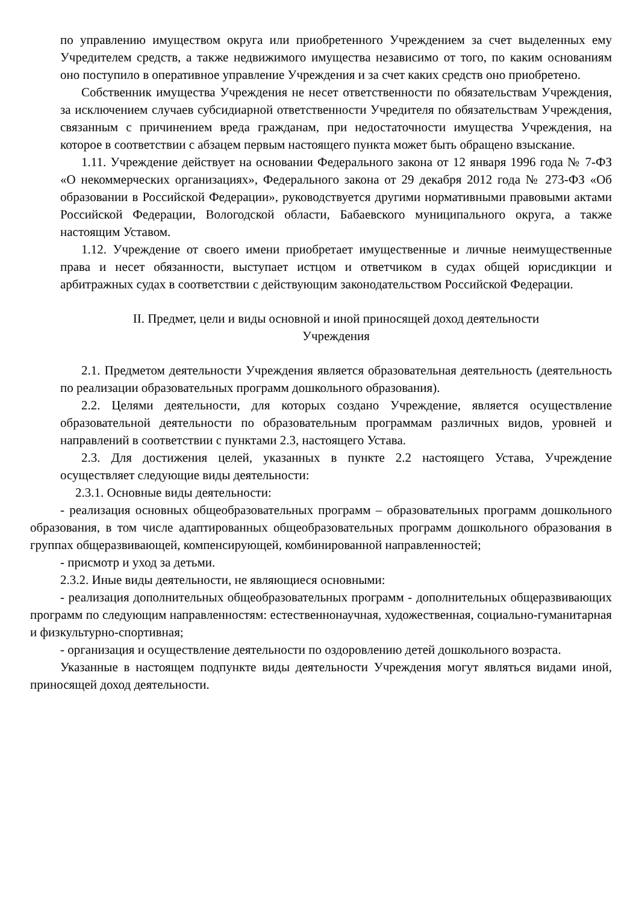по управлению имуществом округа или приобретенного Учреждением за счет выделенных ему Учредителем средств, а также недвижимого имущества независимо от того, по каким основаниям оно поступило в оперативное управление Учреждения и за счет каких средств оно приобретено.
Собственник имущества Учреждения не несет ответственности по обязательствам Учреждения, за исключением случаев субсидиарной ответственности Учредителя по обязательствам Учреждения, связанным с причинением вреда гражданам, при недостаточности имущества Учреждения, на которое в соответствии с абзацем первым настоящего пункта может быть обращено взыскание.
1.11. Учреждение действует на основании Федерального закона от 12 января 1996 года № 7-ФЗ «О некоммерческих организациях», Федерального закона от 29 декабря 2012 года № 273-ФЗ «Об образовании в Российской Федерации», руководствуется другими нормативными правовыми актами Российской Федерации, Вологодской области, Бабаевского муниципального округа, а также настоящим Уставом.
1.12. Учреждение от своего имени приобретает имущественные и личные неимущественные права и несет обязанности, выступает истцом и ответчиком в судах общей юрисдикции и арбитражных судах в соответствии с действующим законодательством Российской Федерации.
II. Предмет, цели и виды основной и иной приносящей доход деятельности
Учреждения
2.1. Предметом деятельности Учреждения является образовательная деятельность (деятельность по реализации образовательных программ дошкольного образования).
2.2. Целями деятельности, для которых создано Учреждение, является осуществление образовательной деятельности по образовательным программам различных видов, уровней и направлений в соответствии с пунктами 2.3, настоящего Устава.
2.3. Для достижения целей, указанных в пункте 2.2 настоящего Устава, Учреждение осуществляет следующие виды деятельности:
2.3.1. Основные виды деятельности:
- реализация основных общеобразовательных программ – образовательных программ дошкольного образования, в том числе адаптированных общеобразовательных программ дошкольного образования в группах общеразвивающей, компенсирующей, комбинированной направленностей;
- присмотр и уход за детьми.
2.3.2. Иные виды деятельности, не являющиеся основными:
- реализация дополнительных общеобразовательных программ - дополнительных общеразвивающих программ по следующим направленностям: естественнонаучная, художественная, социально-гуманитарная и физкультурно-спортивная;
- организация и осуществление деятельности по оздоровлению детей дошкольного возраста.
Указанные в настоящем подпункте виды деятельности Учреждения могут являться видами иной, приносящей доход деятельности.